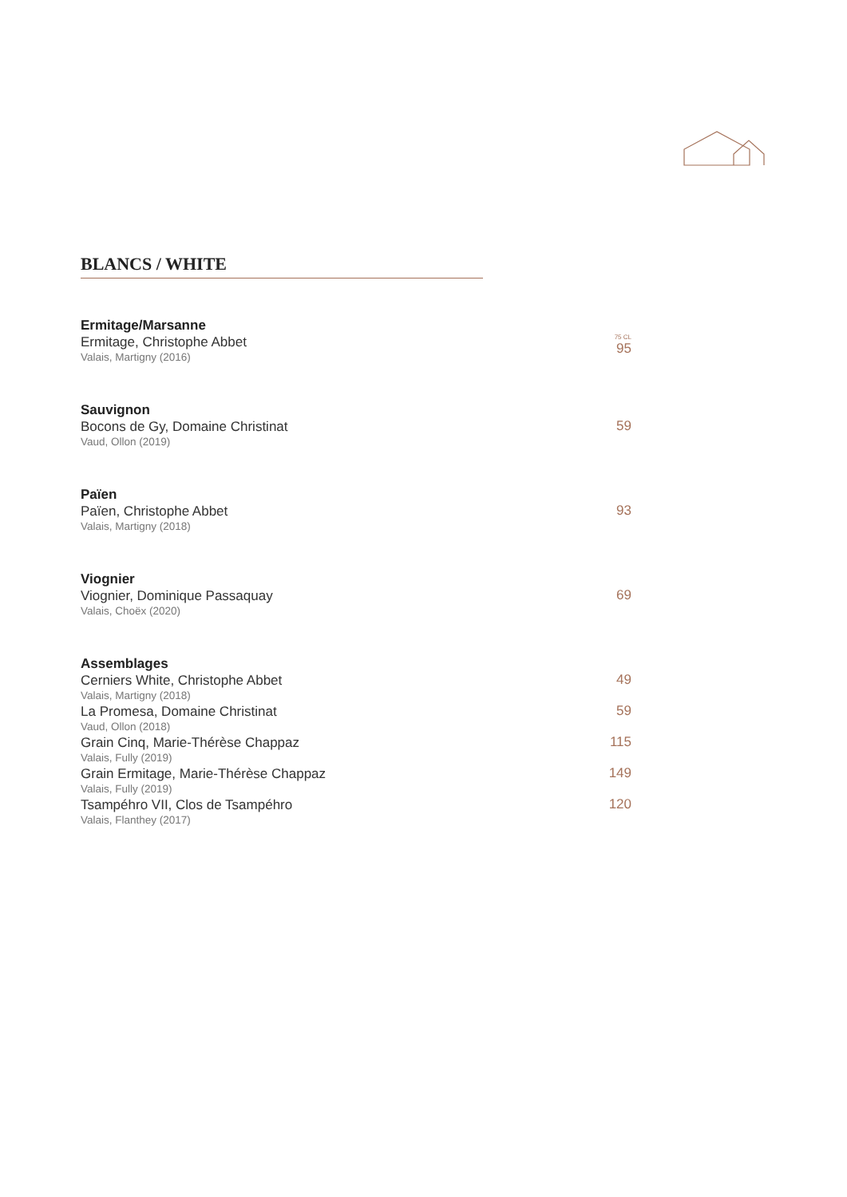BLANCS / WHITE
Ermitage/Marsanne
Ermitage, Christophe Abbet
Valais, Martigny (2016)
75 CL
95
Sauvignon
Bocons de Gy, Domaine Christinat
Vaud, Ollon (2019)
59
Païen
Païen, Christophe Abbet
Valais, Martigny (2018)
93
Viognier
Viognier, Dominique Passaquay
Valais, Choëx (2020)
69
Assemblages
Cerniers White, Christophe Abbet
Valais, Martigny (2018)
49
La Promesa, Domaine Christinat
Vaud, Ollon (2018)
59
Grain Cinq, Marie-Thérèse Chappaz
Valais, Fully (2019)
115
Grain Ermitage, Marie-Thérèse Chappaz
Valais, Fully (2019)
149
Tsampéhro VII, Clos de Tsampéhro
Valais, Flanthey (2017)
120